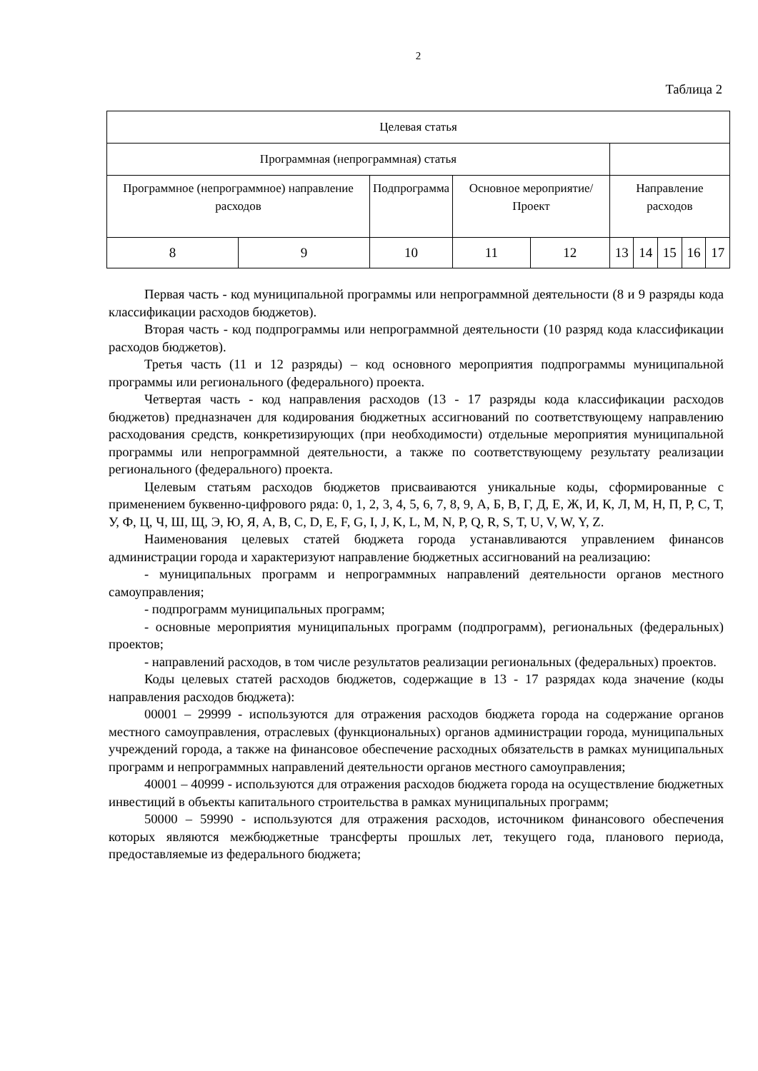2
Таблица 2
| Целевая статья | | | | | | | | | |
| Программная (непрограммная) статья | | | | | | | | | |
| Программное (непрограммное) направление расходов | | Подпрограмма | Основное мероприятие/Проект | | Направление расходов | | | | |
| 8 | 9 | 10 | 11 | 12 | 13 | 14 | 15 | 16 | 17 |
Первая часть - код муниципальной программы или непрограммной деятельности (8 и 9 разряды кода классификации расходов бюджетов).
Вторая часть - код подпрограммы или непрограммной деятельности (10 разряд кода классификации расходов бюджетов).
Третья часть (11 и 12 разряды) – код основного мероприятия подпрограммы муниципальной программы или регионального (федерального) проекта.
Четвертая часть - код направления расходов (13 - 17 разряды кода классификации расходов бюджетов) предназначен для кодирования бюджетных ассигнований по соответствующему направлению расходования средств, конкретизирующих (при необходимости) отдельные мероприятия муниципальной программы или непрограммной деятельности, а также по соответствующему результату реализации регионального (федерального) проекта.
Целевым статьям расходов бюджетов присваиваются уникальные коды, сформированные с применением буквенно-цифрового ряда: 0, 1, 2, 3, 4, 5, 6, 7, 8, 9, А, Б, В, Г, Д, Е, Ж, И, К, Л, М, Н, П, Р, С, Т, У, Ф, Ц, Ч, Ш, Щ, Э, Ю, Я, A, B, C, D, E, F, G, I, J, K, L, M, N, P, Q, R, S, T, U, V, W, Y, Z.
Наименования целевых статей бюджета города устанавливаются управлением финансов администрации города и характеризуют направление бюджетных ассигнований на реализацию:
- муниципальных программ и непрограммных направлений деятельности органов местного самоуправления;
- подпрограмм муниципальных программ;
- основные мероприятия муниципальных программ (подпрограмм), региональных (федеральных) проектов;
- направлений расходов, в том числе результатов реализации региональных (федеральных) проектов.
Коды целевых статей расходов бюджетов, содержащие в 13 - 17 разрядах кода значение (коды направления расходов бюджета):
00001 – 29999 - используются для отражения расходов бюджета города на содержание органов местного самоуправления, отраслевых (функциональных) органов администрации города, муниципальных учреждений города, а также на финансовое обеспечение расходных обязательств в рамках муниципальных программ и непрограммных направлений деятельности органов местного самоуправления;
40001 – 40999 - используются для отражения расходов бюджета города на осуществление бюджетных инвестиций в объекты капитального строительства в рамках муниципальных программ;
50000 – 59990 - используются для отражения расходов, источником финансового обеспечения которых являются межбюджетные трансферты прошлых лет, текущего года, планового периода, предоставляемые из федерального бюджета;